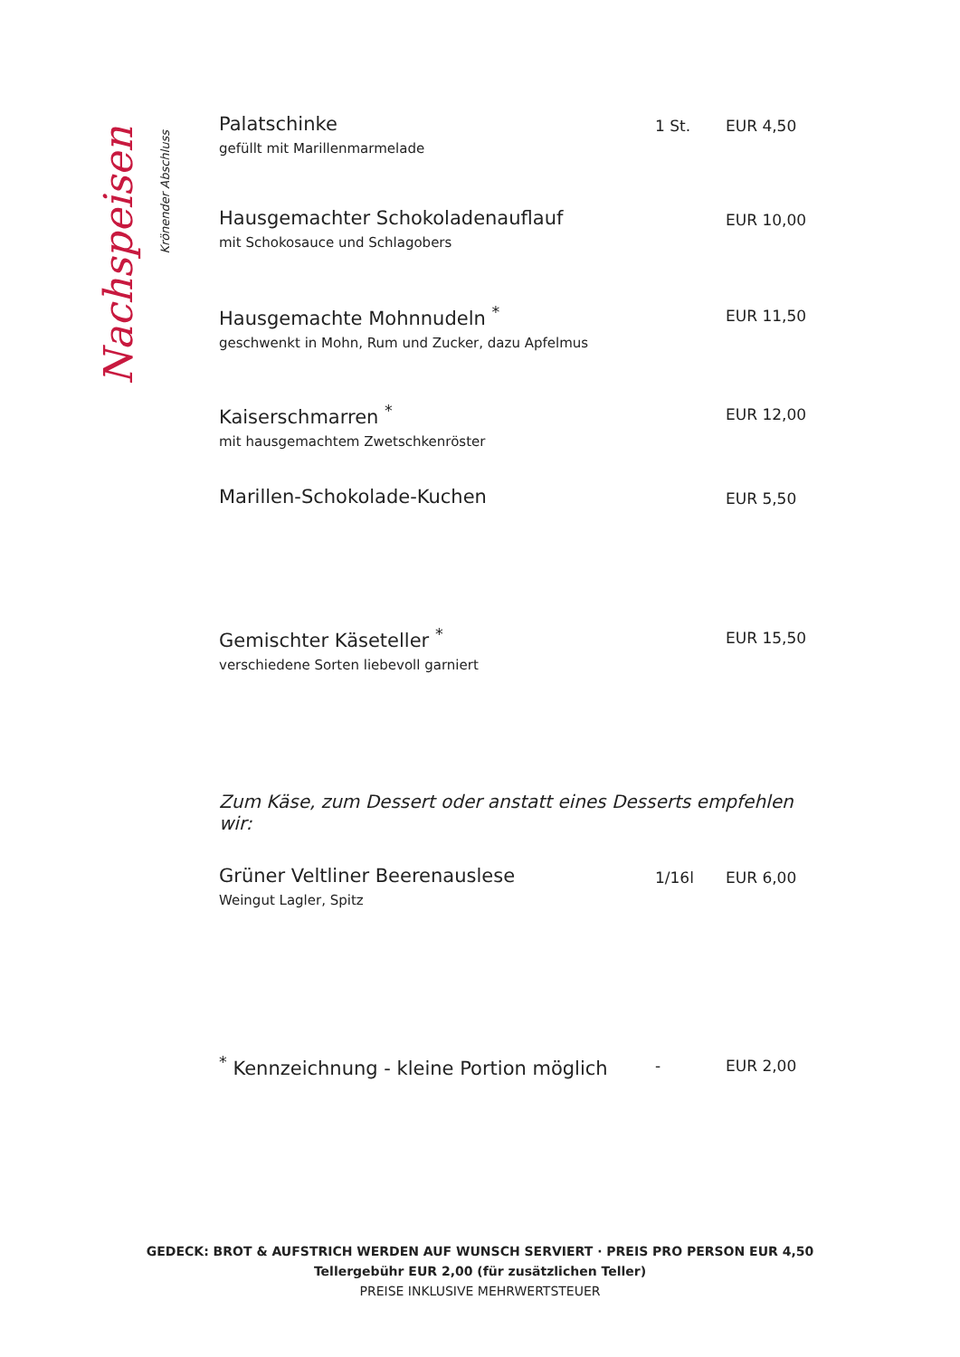Nachspeisen
Krönender Abschluss
Palatschinke
gefüllt mit Marillenmarmelade
1 St. EUR 4,50
Hausgemachter Schokoladenauflauf
mit Schokosauce und Schlagobers
EUR 10,00
Hausgemachte Mohnnudeln <sup>*</sup>
geschwenkt in Mohn, Rum und Zucker, dazu Apfelmus
EUR 11,50
Kaiserschmarren <sup>*</sup>
mit hausgemachtem Zwetschkenröster
EUR 12,00
Marillen-Schokolade-Kuchen
EUR 5,50
Gemischter Käseteller <sup>*</sup>
verschiedene Sorten liebevoll garniert
EUR 15,50
Zum Käse, zum Dessert oder anstatt eines Desserts empfehlen wir:
Grüner Veltliner Beerenauslese
Weingut Lagler, Spitz
1/16l EUR 6,00
<sup>*</sup> Kennzeichnung - kleine Portion möglich
- EUR 2,00
GEDECK: BROT & AUFSTRICH WERDEN AUF WUNSCH SERVIERT · PREIS PRO PERSON EUR 4,50
Tellergebühr EUR 2,00 (für zusätzlichen Teller)
PREISE INKLUSIVE MEHRWERTSTEUER